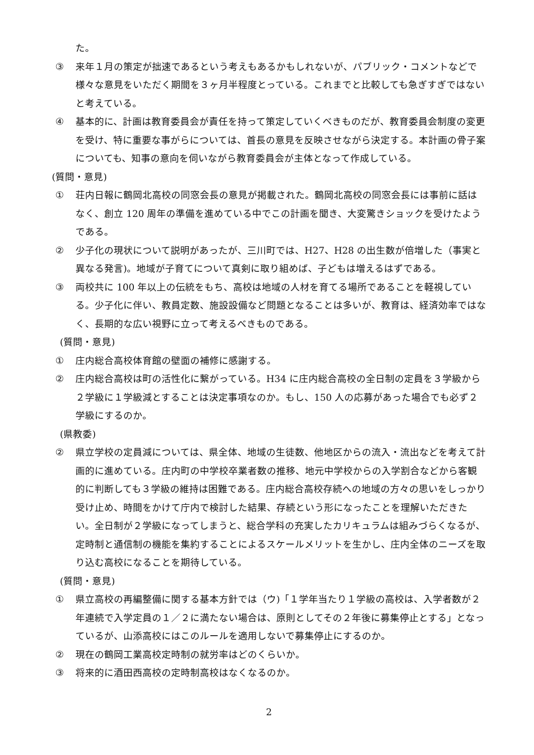た。
③ 来年１月の策定が拙速であるという考えもあるかもしれないが、パブリック・コメントなどで様々な意見をいただく期間を３ヶ月半程度とっている。これまでと比較しても急ぎすぎではないと考えている。
④ 基本的に、計画は教育委員会が責任を持って策定していくべきものだが、教育委員会制度の変更を受け、特に重要な事がらについては、首長の意見を反映させながら決定する。本計画の骨子案についても、知事の意向を伺いながら教育委員会が主体となって作成している。
(質問・意見)
① 荘内日報に鶴岡北高校の同窓会長の意見が掲載された。鶴岡北高校の同窓会長には事前に話はなく、創立 120 周年の準備を進めている中でこの計画を聞き、大変驚きショックを受けたようである。
② 少子化の現状について説明があったが、三川町では、H27、H28 の出生数が倍増した（事実と異なる発言)。地域が子育てについて真剣に取り組めば、子どもは増えるはずである。
③ 両校共に 100 年以上の伝統をもち、高校は地域の人材を育てる場所であることを軽視している。少子化に伴い、教員定数、施設設備など問題となることは多いが、教育は、経済効率ではなく、長期的な広い視野に立って考えるべきものである。
(質問・意見)
① 庄内総合高校体育館の壁面の補修に感謝する。
② 庄内総合高校は町の活性化に繋がっている。H34 に庄内総合高校の全日制の定員を３学級から２学級に１学級減とすることは決定事項なのか。もし、150 人の応募があった場合でも必ず２学級にするのか。
(県教委)
② 県立学校の定員減については、県全体、地域の生徒数、他地区からの流入・流出などを考えて計画的に進めている。庄内町の中学校卒業者数の推移、地元中学校からの入学割合などから客観的に判断しても３学級の維持は困難である。庄内総合高校存続への地域の方々の思いをしっかり受け止め、時間をかけて庁内で検討した結果、存続という形になったことを理解いただきたい。全日制が２学級になってしまうと、総合学科の充実したカリキュラムは組みづらくなるが、定時制と通信制の機能を集約することによるスケールメリットを生かし、庄内全体のニーズを取り込む高校になることを期待している。
(質問・意見)
① 県立高校の再編整備に関する基本方針では（ウ)「１学年当たり１学級の高校は、入学者数が２年連続で入学定員の１／２に満たない場合は、原則としてその２年後に募集停止とする」となっているが、山添高校にはこのルールを適用しないで募集停止にするのか。
② 現在の鶴岡工業高校定時制の就労率はどのくらいか。
③ 将来的に酒田西高校の定時制高校はなくなるのか。
2